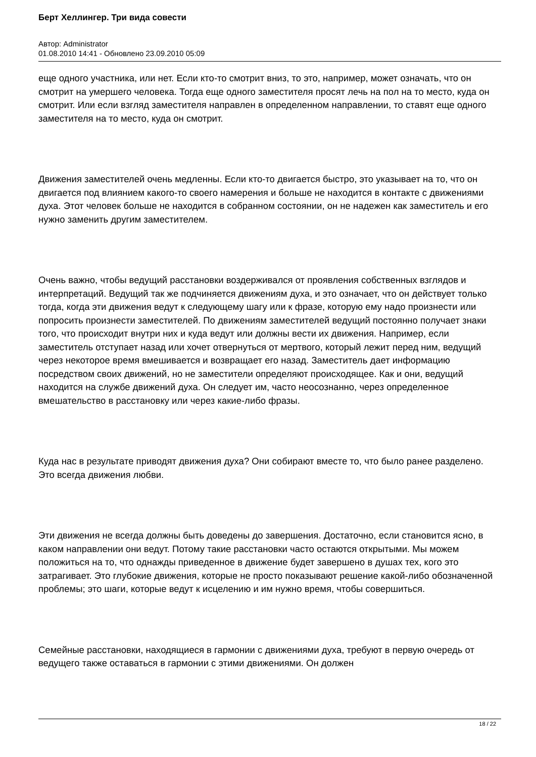Берт Хеллингер. Три вида совести
Автор: Administrator
01.08.2010 14:41 - Обновлено 23.09.2010 05:09
еще одного участника, или нет. Если кто-то смотрит вниз, то это, например, может означать, что он смотрит на умершего человека. Тогда еще одного заместителя просят лечь на пол на то место, куда он смотрит. Или если взгляд заместителя направлен в определенном направлении, то ставят еще одного заместителя на то место, куда он смотрит.
Движения заместителей очень медленны. Если кто-то двигается быстро, это указывает на то, что он двигается под влиянием какого-то своего намерения и больше не находится в контакте с движениями духа. Этот человек больше не находится в собранном состоянии, он не надежен как заместитель и его нужно заменить другим заместителем.
Очень важно, чтобы ведущий расстановки воздерживался от проявления собственных взглядов и интерпретаций. Ведущий так же подчиняется движениям духа, и это означает, что он действует только тогда, когда эти движения ведут к следующему шагу или к фразе, которую ему надо произнести или попросить произнести заместителей. По движениям заместителей ведущий постоянно получает знаки того, что происходит внутри них и куда ведут или должны вести их движения. Например, если заместитель отступает назад или хочет отвернуться от мертвого, который лежит перед ним, ведущий через некоторое время вмешивается и возвращает его назад. Заместитель дает информацию посредством своих движений, но не заместители определяют происходящее. Как и они, ведущий находится на службе движений духа. Он следует им, часто неосознанно, через определенное вмешательство в расстановку или через какие-либо фразы.
Куда нас в результате приводят движения духа? Они собирают вместе то, что было ранее разделено. Это всегда движения любви.
Эти движения не всегда должны быть доведены до завершения. Достаточно, если становится ясно, в каком направлении они ведут. Потому такие расстановки часто остаются открытыми. Мы можем положиться на то, что однажды приведенное в движение будет завершено в душах тех, кого это затрагивает. Это глубокие движения, которые не просто показывают решение какой-либо обозначенной проблемы; это шаги, которые ведут к исцелению и им нужно время, чтобы совершиться.
Семейные расстановки, находящиеся в гармонии с движениями духа, требуют в первую очередь от ведущего также оставаться в гармонии с этими движениями. Он должен
18 / 22